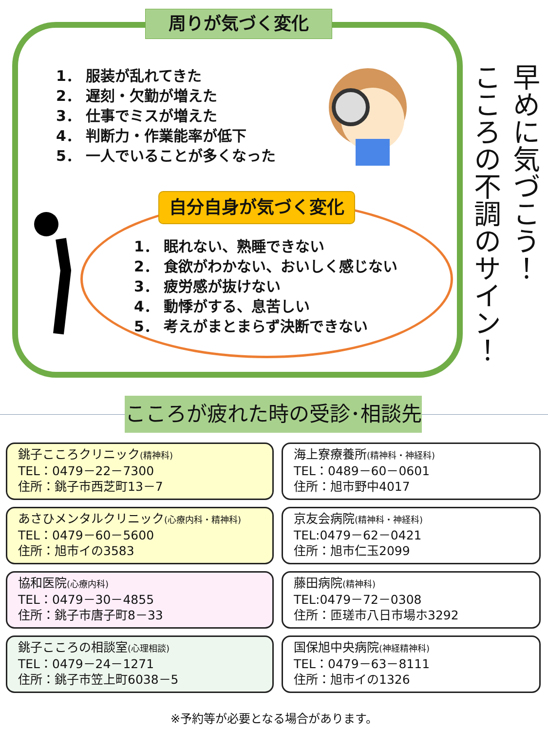周りが気づく変化
1． 服装が乱れてきた
2． 遅刻・欠勤が増えた
3． 仕事でミスが増えた
4． 判断力・作業能率が低下
5． 一人でいることが多くなった
自分自身が気づく変化
1． 眠れない、熟睡できない
2． 食欲がわかない、おいしく感じない
3． 疲労感が抜けない
4． 動悸がする、息苦しい
5． 考えがまとまらず決断できない
早めに気づこう！
こころの不調のサイン！
こころが疲れた時の受診･相談先
銚子こころクリニック(精神科)
TEL：0479－22－7300
住所：銚子市西芝町13－7
海上寮療養所(精神科・神経科)
TEL：0489－60－0601
住所：旭市野中4017
あさひメンタルクリニック(心療内科・精神科)
TEL：0479－60－5600
住所：旭市イの3583
京友会病院(精神科・神経科)
TEL:0479－62－0421
住所：旭市仁玉2099
協和医院(心療内科)
TEL：0479－30－4855
住所：銚子市唐子町8－33
藤田病院(精神科)
TEL:0479－72－0308
住所：匝瑳市八日市場ホ3292
銚子こころの相談室(心理相談)
TEL：0479－24－1271
住所：銚子市笠上町6038－5
国保旭中央病院(神経精神科)
TEL：0479－63－8111
住所：旭市イの1326
※予約等が必要となる場合があります。